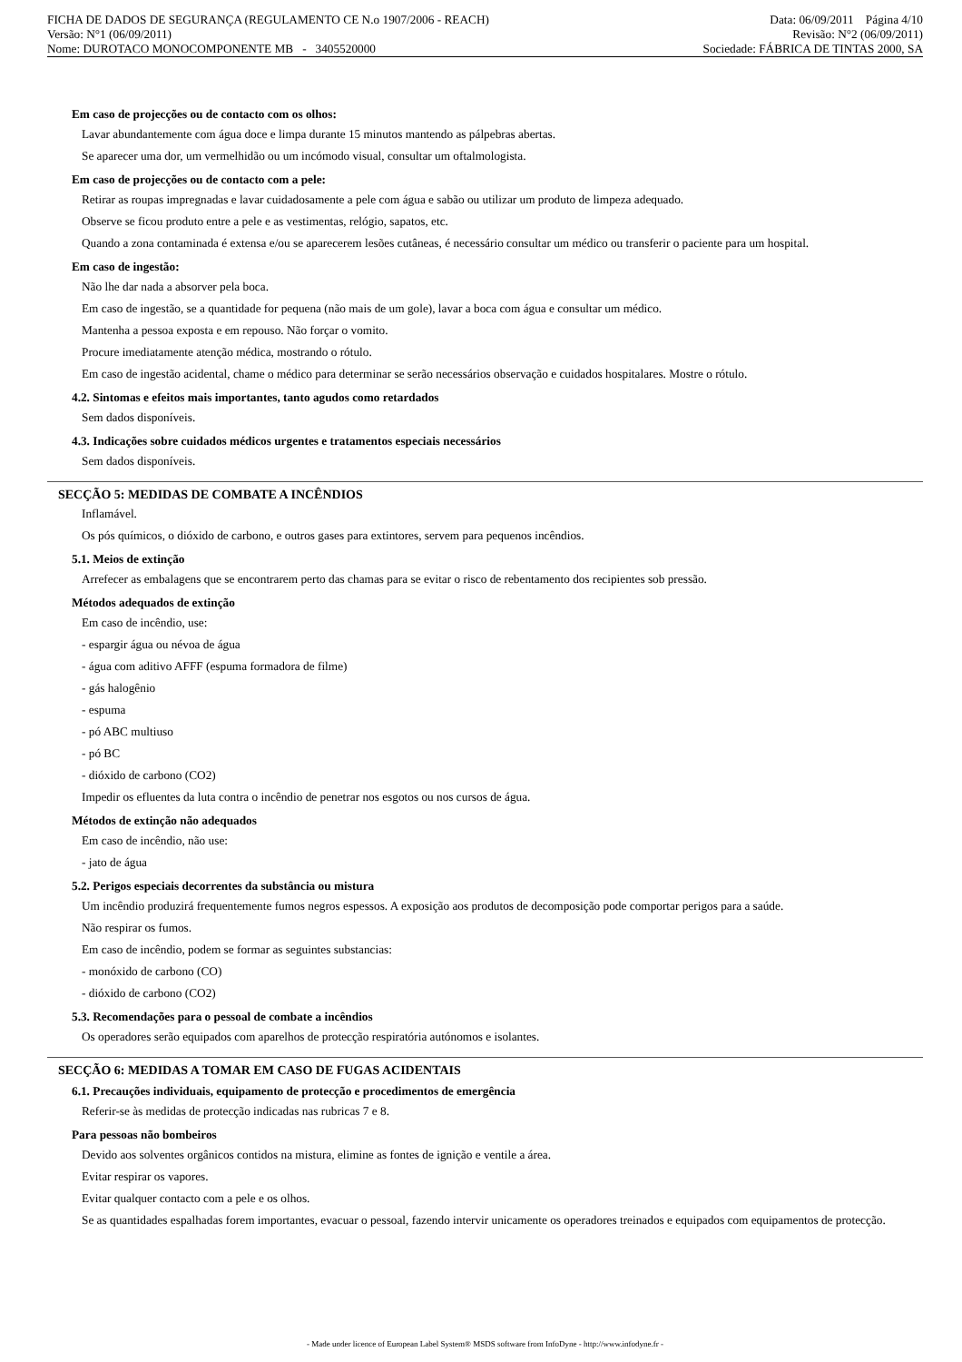FICHA DE DADOS DE SEGURANÇA (REGULAMENTO CE N.o 1907/2006 - REACH) Data: 06/09/2011 Página 4/10
Versão: N°1 (06/09/2011) Revisão: N°2 (06/09/2011)
Nome: DUROTACO MONOCOMPONENTE MB - 3405520000 Sociedade: FÁBRICA DE TINTAS 2000, SA
Em caso de projecções ou de contacto com os olhos:
Lavar abundantemente com água doce e limpa durante 15 minutos mantendo as pálpebras abertas.
Se aparecer uma dor, um vermelhidão ou um incómodo visual, consultar um oftalmologista.
Em caso de projecções ou de contacto com a pele:
Retirar as roupas impregnadas e lavar cuidadosamente a pele com água e sabão ou utilizar um produto de limpeza adequado.
Observe se ficou produto entre a pele e as vestimentas, relógio, sapatos, etc.
Quando a zona contaminada é extensa e/ou se aparecerem lesões cutâneas, é necessário consultar um médico ou transferir o paciente para um hospital.
Em caso de ingestão:
Não lhe dar nada a absorver pela boca.
Em caso de ingestão, se a quantidade for pequena (não mais de um gole), lavar a boca com água e consultar um médico.
Mantenha a pessoa exposta e em repouso. Não forçar o vomito.
Procure imediatamente atenção médica, mostrando o rótulo.
Em caso de ingestão acidental, chame o médico para determinar se serão necessários observação e cuidados hospitalares. Mostre o rótulo.
4.2. Sintomas e efeitos mais importantes, tanto agudos como retardados
Sem dados disponíveis.
4.3. Indicações sobre cuidados médicos urgentes e tratamentos especiais necessários
Sem dados disponíveis.
SECÇÃO 5: MEDIDAS DE COMBATE A INCÊNDIOS
Inflamável.
Os pós químicos, o dióxido de carbono, e outros gases para extintores, servem para pequenos incêndios.
5.1. Meios de extinção
Arrefecer as embalagens que se encontrarem perto das chamas para se evitar o risco de rebentamento dos recipientes sob pressão.
Métodos adequados de extinção
Em caso de incêndio, use:
- espargir água ou névoa de água
- água com aditivo AFFF (espuma formadora de filme)
- gás halogênio
- espuma
- pó ABC multiuso
- pó BC
- dióxido de carbono (CO2)
Impedir os efluentes da luta contra o incêndio de penetrar nos esgotos ou nos cursos de água.
Métodos de extinção não adequados
Em caso de incêndio, não use:
- jato de água
5.2. Perigos especiais decorrentes da substância ou mistura
Um incêndio produzirá frequentemente fumos negros espessos. A exposição aos produtos de decomposição pode comportar perigos para a saúde.
Não respirar os fumos.
Em caso de incêndio, podem se formar as seguintes substancias:
- monóxido de carbono (CO)
- dióxido de carbono (CO2)
5.3. Recomendações para o pessoal de combate a incêndios
Os operadores serão equipados com aparelhos de protecção respiratória autónomos e isolantes.
SECÇÃO 6: MEDIDAS A TOMAR EM CASO DE FUGAS ACIDENTAIS
6.1. Precauções individuais, equipamento de protecção e procedimentos de emergência
Referir-se às medidas de protecção indicadas nas rubricas 7 e 8.
Para pessoas não bombeiros
Devido aos solventes orgânicos contidos na mistura, elimine as fontes de ignição e ventile a área.
Evitar respirar os vapores.
Evitar qualquer contacto com a pele e os olhos.
Se as quantidades espalhadas forem importantes, evacuar o pessoal, fazendo intervir unicamente os operadores treinados e equipados com equipamentos de protecção.
- Made under licence of European Label System® MSDS software from InfoDyne - http://www.infodyne.fr -